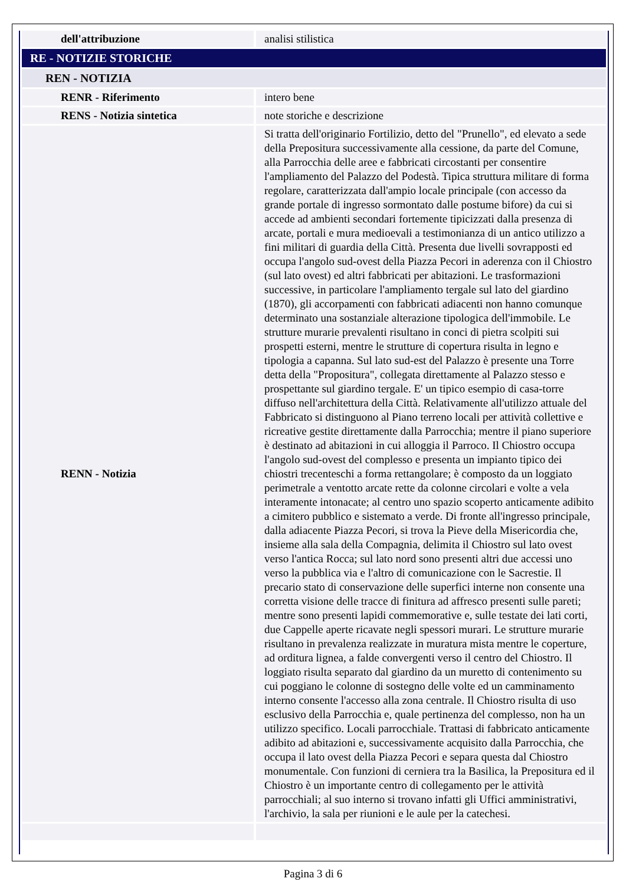| dell'attribuzione | analisi stilistica |
| RE - NOTIZIE STORICHE | |
| REN - NOTIZIA | |
| RENR - Riferimento | intero bene |
| RENS - Notizia sintetica | note storiche e descrizione |
| RENN - Notizia | Si tratta dell'originario Fortilizio, detto del "Prunello", ed elevato a sede della Prepositura successivamente alla cessione, da parte del Comune, alla Parrocchia delle aree e fabbricati circostanti per consentire l'ampliamento del Palazzo del Podestà. Tipica struttura militare di forma regolare, caratterizzata dall'ampio locale principale (con accesso da grande portale di ingresso sormontato dalle postume bifore) da cui si accede ad ambienti secondari fortemente tipicizzati dalla presenza di arcate, portali e mura medioevali a testimonianza di un antico utilizzo a fini militari di guardia della Città. Presenta due livelli sovrapposti ed occupa l'angolo sud-ovest della Piazza Pecori in aderenza con il Chiostro (sul lato ovest) ed altri fabbricati per abitazioni. Le trasformazioni successive, in particolare l'ampliamento tergale sul lato del giardino (1870), gli accorpamenti con fabbricati adiacenti non hanno comunque determinato una sostanziale alterazione tipologica dell'immobile. Le strutture murarie prevalenti risultano in conci di pietra scolpiti sui prospetti esterni, mentre le strutture di copertura risulta in legno e tipologia a capanna. Sul lato sud-est del Palazzo è presente una Torre detta della "Propositura", collegata direttamente al Palazzo stesso e prospettante sul giardino tergale. E' un tipico esempio di casa-torre diffuso nell'architettura della Città. Relativamente all'utilizzo attuale del Fabbricato si distinguono al Piano terreno locali per attività collettive e ricreative gestite direttamente dalla Parrocchia; mentre il piano superiore è destinato ad abitazioni in cui alloggia il Parroco. Il Chiostro occupa l'angolo sud-ovest del complesso e presenta un impianto tipico dei chiostri trecenteschi a forma rettangolare; è composto da un loggiato perimetrale a ventotto arcate rette da colonne circolari e volte a vela interamente intonacate; al centro uno spazio scoperto anticamente adibito a cimitero pubblico e sistemato a verde. Di fronte all'ingresso principale, dalla adiacente Piazza Pecori, si trova la Pieve della Misericordia che, insieme alla sala della Compagnia, delimita il Chiostro sul lato ovest verso l'antica Rocca; sul lato nord sono presenti altri due accessi uno verso la pubblica via e l'altro di comunicazione con le Sacrestie. Il precario stato di conservazione delle superfici interne non consente una corretta visione delle tracce di finitura ad affresco presenti sulle pareti; mentre sono presenti lapidi commemorative e, sulle testate dei lati corti, due Cappelle aperte ricavate negli spessori murari. Le strutture murarie risultano in prevalenza realizzate in muratura mista mentre le coperture, ad orditura lignea, a falde convergenti verso il centro del Chiostro. Il loggiato risulta separato dal giardino da un muretto di contenimento su cui poggiano le colonne di sostegno delle volte ed un camminamento interno consente l'accesso alla zona centrale. Il Chiostro risulta di uso esclusivo della Parrocchia e, quale pertinenza del complesso, non ha un utilizzo specifico. Locali parrocchiale. Trattasi di fabbricato anticamente adibito ad abitazioni e, successivamente acquisito dalla Parrocchia, che occupa il lato ovest della Piazza Pecori e separa questa dal Chiostro monumentale. Con funzioni di cerniera tra la Basilica, la Prepositura ed il Chiostro è un importante centro di collegamento per le attività parrocchiali; al suo interno si trovano infatti gli Uffici amministrativi, l'archivio, la sala per riunioni e le aule per la catechesi. |
Pagina 3 di 6